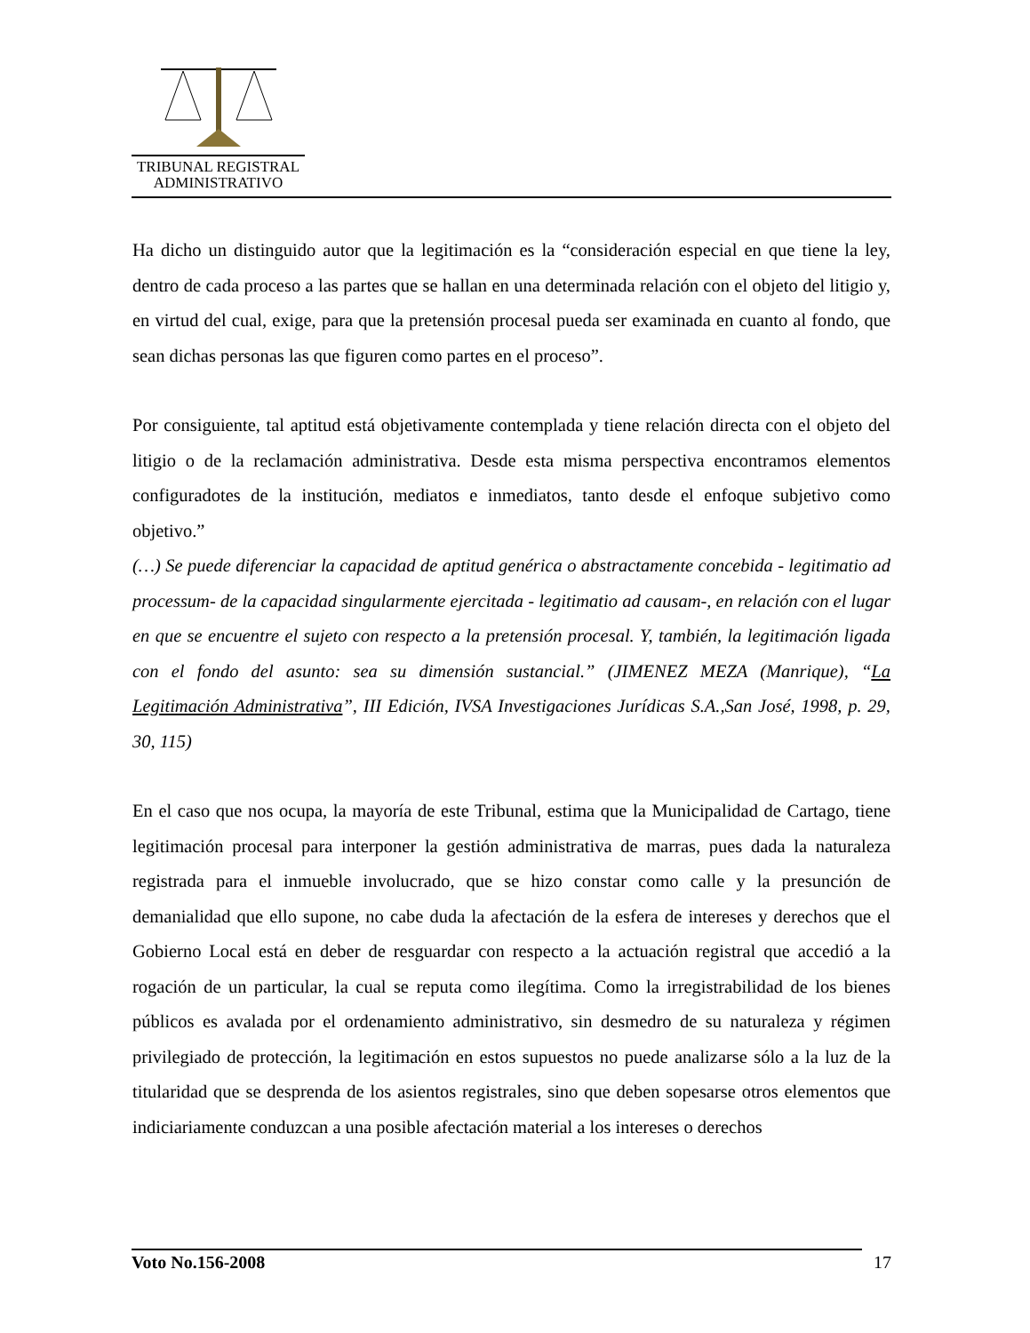TRIBUNAL REGISTRAL
ADMINISTRATIVO
Ha dicho un distinguido autor que la legitimación es la “consideración especial en que tiene la ley, dentro de cada proceso a las partes que se hallan en una determinada relación con el objeto del litigio y, en virtud del cual, exige, para que la pretensión procesal pueda ser examinada en cuanto al fondo, que sean dichas personas las que figuren como partes en el proceso”.
Por consiguiente, tal aptitud está objetivamente contemplada y tiene relación directa con el objeto del litigio o de la reclamación administrativa. Desde esta misma perspectiva encontramos elementos configuradotes de la institución, mediatos e inmediatos, tanto desde el enfoque subjetivo como objetivo.”
(…) Se puede diferenciar la capacidad de aptitud genérica o abstractamente concebida - legitimatio ad processum- de la capacidad singularmente ejercitada - legitimatio ad causam-, en relación con el lugar en que se encuentre el sujeto con respecto a la pretensión procesal. Y, también, la legitimación ligada con el fondo del asunto: sea su dimensión sustancial.” (JIMENEZ MEZA (Manrique), “La Legitimación Administrativa”, III Edición, IVSA Investigaciones Jurídicas S.A.,San José, 1998, p. 29, 30, 115)
En el caso que nos ocupa, la mayoría de este Tribunal, estima que la Municipalidad de Cartago, tiene legitimación procesal para interponer la gestión administrativa de marras, pues dada la naturaleza registrada para el inmueble involucrado, que se hizo constar como calle y la presunción de demanialidad que ello supone, no cabe duda la afectación de la esfera de intereses y derechos que el Gobierno Local está en deber de resguardar con respecto a la actuación registral que accedió a la rogación de un particular, la cual se reputa como ilegítima. Como la irregistrabilidad de los bienes públicos es avalada por el ordenamiento administrativo, sin desmedro de su naturaleza y régimen privilegiado de protección, la legitimación en estos supuestos no puede analizarse sólo a la luz de la titularidad que se desprenda de los asientos registrales, sino que deben sopesarse otros elementos que indiciariamente conduzcan a una posible afectación material a los intereses o derechos
Voto No.156-2008 17